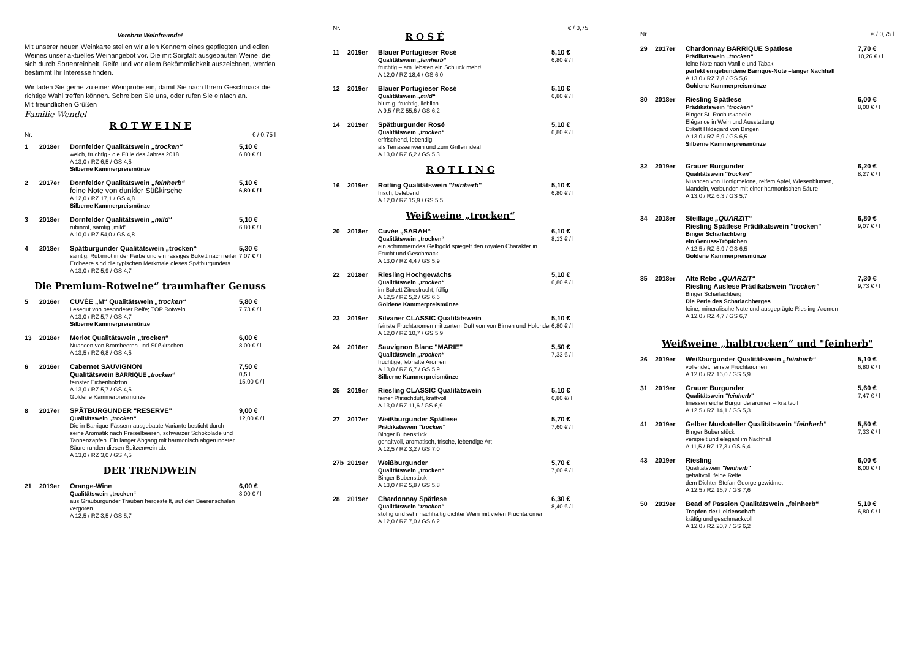Verehrte Weinfreunde!
Mit unserer neuen Weinkarte stellen wir allen Kennern eines gepflegten und edlen Weines unser aktuelles Weinangebot vor. Die mit Sorgfalt ausgebauten Weine, die sich durch Sortenreinheit, Reife und vor allem Bekömmlichkeit auszeichnen, werden bestimmt Ihr Interesse finden.
Wir laden Sie gerne zu einer Weinprobe ein, damit Sie nach Ihrem Geschmack die richtige Wahl treffen können. Schreiben Sie uns, oder rufen Sie einfach an.
Mit freundlichen Grüßen
Familie Wendel
R O T W E I N E
Nr. € / 0,75 l
1 2018er Dornfelder Qualitätswein „trocken“
weich, fruchtig - die Fülle des Jahres 2018
A 13,0 / RZ 6,5 / GS 4,5
Silberne Kammerpreismünze
5,10 €
6,80 € / l
2 2017er Dornfelder Qualitätswein „feinherb“
feine Note von dunkler Süßkirsche
A 12,0 / RZ 17,1 / GS 4,8
Silberne Kammerpreismünze
5,10 €
6,80 € / l
3 2018er Dornfelder Qualitätswein „mild“
rubinrot, samtig „mild“
A 10,0 / RZ 54,0 / GS 4,8
5,10 €
6,80 € / l
4 2018er Spätburgunder Qualitätswein „trocken“
samtig, Rubinrot in der Farbe und ein rassiges Bukett nach reifer Erdbeere sind die typischen Merkmale dieses Spätburgunders.
A 13,0 / RZ 5,9 / GS 4,7
5,30 €
7,07 € / l
Die Premium-Rotweine“ traumhafter Genuss
5 2016er CUVÉE „M“ Qualitätswein „trocken“
Lesegut von besonderer Reife; TOP Rotwein
A 13,0 / RZ 5,7 / GS 4,7
Silberne Kammerpreismünze
5,80 €
7,73 € / l
13 2018er Merlot Qualitätswein „trocken“
Nuancen von Brombeeren und Süßkirschen
A 13,5 / RZ 6,8 / GS 4,5
6,00 €
8,00 € / l
6 2016er Cabernet SAUVIGNON
Qualitätswein BARRIQUE „trocken“
feinster Eichenholzton
A 13,0 / RZ 5,7 / GS 4,6
Goldene Kammerpreismünze
7,50 €
0,5 l
15,00 € / l
8 2017er SPÄTBURGUNDER "RESERVE"
Qualitätswein „trocken“
Die in Barrique-Fässern ausgebaute Variante besticht durch seine Aromatik nach Preiselbeeren, schwarzer Schokolade und Tannenzapfen. Ein langer Abgang mit harmonisch abgerundeter Säure runden diesen Spitzenwein ab.
A 13,0 / RZ 3,0 / GS 4,5
9,00 €
12,00 € / l
DER TRENDWEIN
21 2019er Orange-Wine
Qualitätswein „trocken“
aus Grauburgunder Trauben hergestellt, auf den Beerenschalen vergoren
A 12,5 / RZ 3,5 / GS 5,7
6,00 €
8,00 € / l
Nr. € / 0,75
R O S É
11 2019er Blauer Portugieser Rosé
Qualitätswein „feinherb“
fruchtig – am liebsten ein Schluck mehr!
A 12,0 / RZ 18,4 / GS 6,0
5,10 €
6,80 € / l
12 2019er Blauer Portugieser Rosé
Qualitätswein „mild“
blumig, fruchtig, lieblich
A 9,5 / RZ 55,6 / GS 6,2
5,10 €
6,80 € / l
14 2019er Spätburgunder Rosé
Qualitätswein „trocken“
erfrischend, lebendig
als Terrassenwein und zum Grillen ideal
A 13,0 / RZ 6,2 / GS 5,3
5,10 €
6,80 € / l
R O T L I N G
16 2019er Rotling Qualitätswein "feinherb"
frisch, belebend
A 12,0 / RZ 15,9 / GS 5,5
5,10 €
6,80 € / l
Weißweine „trocken“
20 2018er Cuvée „SARAH“
Qualitätswein „trocken“
ein schimmerndes Gelbgold spiegelt den royalen Charakter in Frucht und Geschmack
A 13,0 / RZ 4,4 / GS 5,9
6,10 €
8,13 € / l
22 2018er Riesling Hochgewächs
Qualitätswein „trocken“
im Bukett Zitrusfrucht, füllig
A 12,5 / RZ 5,2 / GS 6,6
Goldene Kammerpreismünze
5,10 €
6,80 € / l
23 2019er Silvaner CLASSIC Qualitätswein
feinste Fruchtaromen mit zartem Duft von von Birnen und Holunder
A 12,0 / RZ 10,7 / GS 5,9
5,10 €
6,80 € / l
24 2018er Sauvignon Blanc "MARIE"
Qualitätswein „trocken“
fruchtige, lebhafte Aromen
A 13,0 / RZ 6,7 / GS 5,9
Silberne Kammerpreismünze
5,50 €
7,33 € / l
25 2019er Riesling CLASSIC Qualitätswein
feiner Pfirsichduft, kraftvoll
A 13,0 / RZ 11,6 / GS 6,9
5,10 €
6,80 €/ l
27 2017er Weißburgunder Spätlese
Prädikatswein "trocken"
Binger Bubenstück
gehaltvoll, aromatisch, frische, lebendige Art
A 12,5 / RZ 3,2 / GS 7,0
5,70 €
7,60 € / l
27b 2019er Weißburgunder
Qualitätswein „trocken“
Binger Bubenstück
A 13,0 / RZ 5,8 / GS 5,8
5,70 €
7,60 € / l
28 2019er Chardonnay Spätlese
Qualitätswein "trocken"
stoffig und sehr nachhaltig dichter Wein mit vielen Fruchtaromen
A 12,0 / RZ 7,0 / GS 6,2
6,30 €
8,40 € / l
Nr. € / 0,75 l
29 2017er Chardonnay BARRIQUE Spätlese
Prädikatswein „trocken“
feine Note nach Vanille und Tabak
perfekt eingebundene Barrique-Note –langer Nachhall
A 13,0 / RZ 7,8 / GS 5,6
Goldene Kammerpreismünze
7,70 €
10,26 € / l
30 2018er Riesling Spätlese
Prädikatswein "trocken“
Binger St. Rochuskapelle
Elégance in Wein und Ausstattung
Etikett Hildegard von Bingen
A 13,0 / RZ 6,9 / GS 6,5
Silberne Kammerpreismünze
6,00 €
8,00 € / l
32 2019er Grauer Burgunder
Qualitätswein "trocken"
Nuancen von Honigmelone, reifem Apfel, Wiesenblumen, Mandeln, verbunden mit einer harmonischen Säure
A 13,0 / RZ 6,3 / GS 5,7
6,20 €
8,27 € / l
34 2018er Steillage „QUARZIT“
Riesling Spätlese Prädikatswein "trocken"
Binger Scharlachberg
ein Genuss-Tröpfchen
A 12,5 / RZ 5,9 / GS 6,5
Goldene Kammerpreismünze
6,80 €
9,07 € / l
35 2018er Alte Rebe „QUARZIT“
Riesling Auslese Prädikatswein "trocken"
Binger Scharlachberg
Die Perle des Scharlachberges
feine, mineralische Note und ausgeprägte Riesling-Aromen
A 12,0 / RZ 4,7 / GS 6,7
7,30 €
9,73 € / l
Weißweine „halbtrocken“ und "feinherb"
26 2019er Weißburgunder Qualitätswein „feinherb“
vollendet, feinste Fruchtaromen
A 12,0 / RZ 16,0 / GS 5,9
5,10 €
6,80 € / l
31 2019er Grauer Burgunder
Qualitätswein "feinherb"
finessenreiche Burgunderaromen – kraftvoll
A 12,5 / RZ 14,1 / GS 5,3
5,60 €
7,47 € / l
41 2019er Gelber Muskateller Qualitätswein "feinherb"
Binger Bubenstück
verspielt und elegant im Nachhall
A 11,5 / RZ 17,3 / GS 6,4
5,50 €
7,33 € / l
43 2019er Riesling
Qualitätswein "feinherb"
gehaltvoll, feine Reife
dem Dichter Stefan George gewidmet
A 12,5 / RZ 16,7 / GS 7,6
6,00 €
8,00 € / l
50 2019er Bead of Passion Qualitätswein „feinherb“
Tropfen der Leidenschaft
kräftig und geschmackvoll
A 12,0 / RZ 20,7 / GS 6,2
5,10 €
6,80 € / l